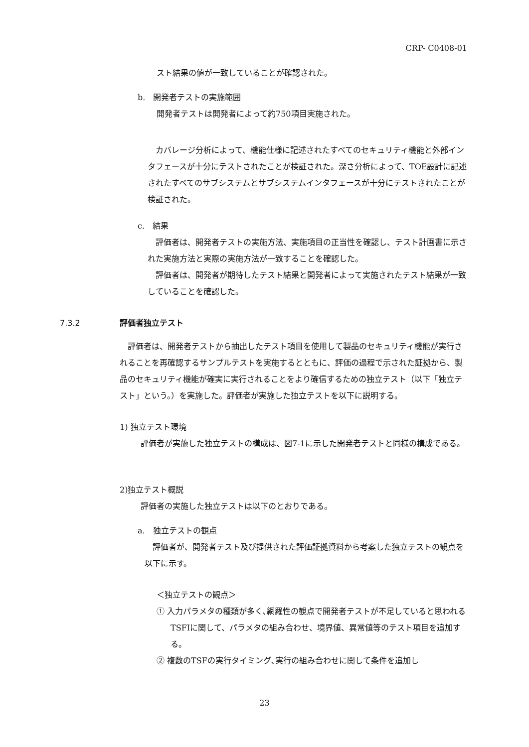CRP- C0408-01
スト結果の値が一致していることが確認された。
b.　開発者テストの実施範囲
開発者テストは開発者によって約750項目実施された。
　カバレージ分析によって、機能仕様に記述されたすべてのセキュリティ機能と外部インタフェースが十分にテストされたことが検証された。深さ分析によって、TOE設計に記述されたすべてのサブシステムとサブシステムインタフェースが十分にテストされたことが検証された。
c.　結果
　評価者は、開発者テストの実施方法、実施項目の正当性を確認し、テスト計画書に示された実施方法と実際の実施方法が一致することを確認した。
　評価者は、開発者が期待したテスト結果と開発者によって実施されたテスト結果が一致していることを確認した。
7.3.2 評価者独立テスト
　評価者は、開発者テストから抽出したテスト項目を使用して製品のセキュリティ機能が実行されることを再確認するサンプルテストを実施するとともに、評価の過程で示された証拠から、製品のセキュリティ機能が確実に実行されることをより確信するための独立テスト（以下「独立テスト」という。）を実施した。評価者が実施した独立テストを以下に説明する。
1) 独立テスト環境
　評価者が実施した独立テストの構成は、図7-1に示した開発者テストと同様の構成である。
2)独立テスト概説
　評価者の実施した独立テストは以下のとおりである。
a.　独立テストの観点
　評価者が、開発者テスト及び提供された評価証拠資料から考案した独立テストの観点を以下に示す。
＜独立テストの観点＞
① 入力パラメタの種類が多く､網羅性の観点で開発者テストが不足していると思われるTSFIに関して、パラメタの組み合わせ、境界値、異常値等のテスト項目を追加する。
② 複数のTSFの実行タイミング､実行の組み合わせに関して条件を追加し
23